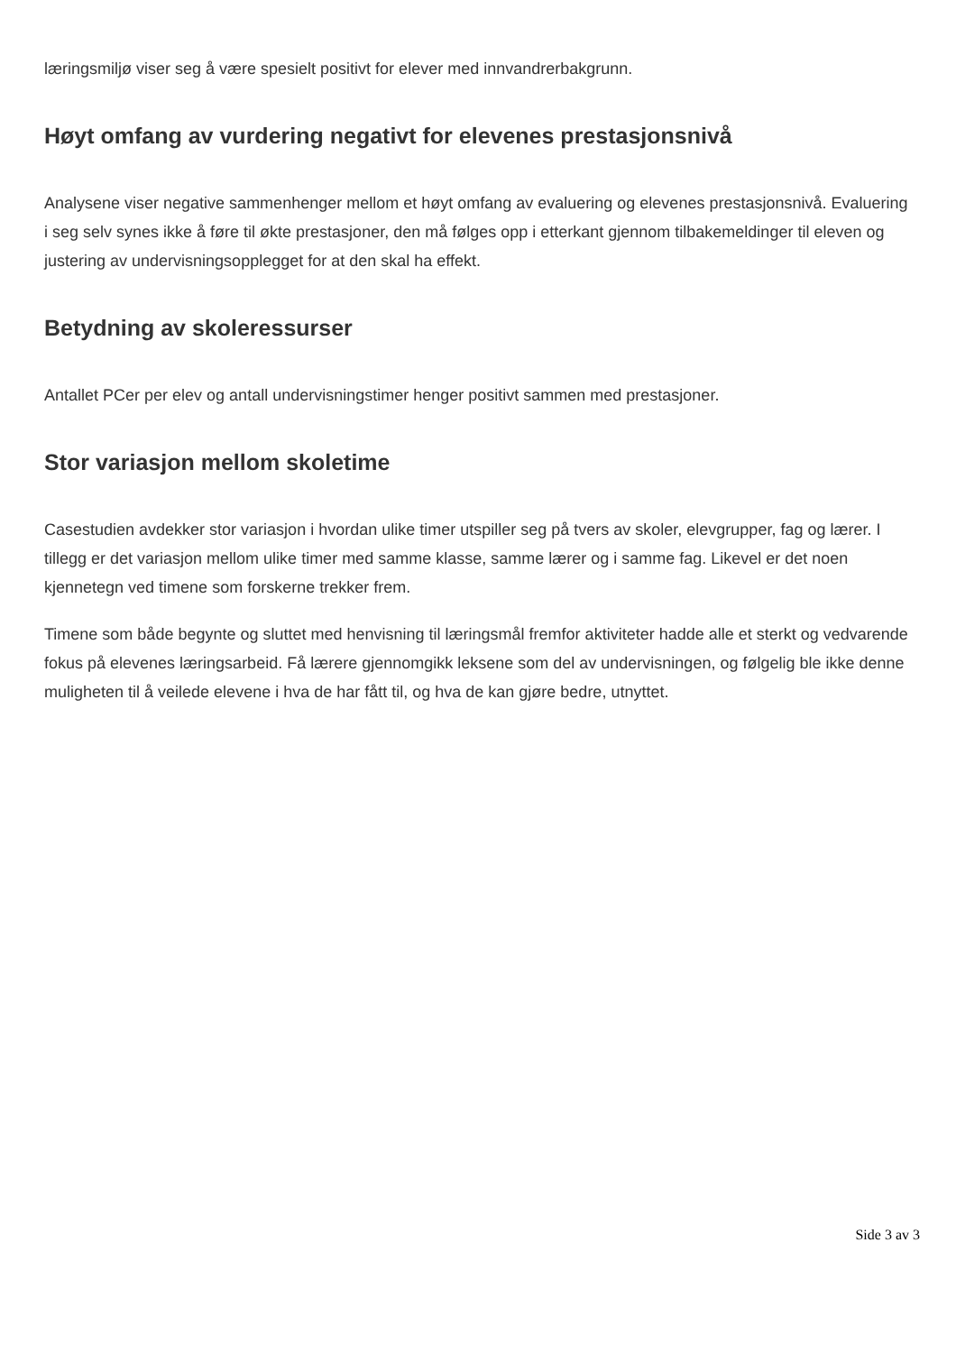læringsmiljø viser seg å være spesielt positivt for elever med innvandrerbakgrunn.
Høyt omfang av vurdering negativt for elevenes prestasjonsnivå
Analysene viser negative sammenhenger mellom et høyt omfang av evaluering og elevenes prestasjonsnivå. Evaluering i seg selv synes ikke å føre til økte prestasjoner, den må følges opp i etterkant gjennom tilbakemeldinger til eleven og justering av undervisningsopplegget for at den skal ha effekt.
Betydning av skoleressurser
Antallet PCer per elev og antall undervisningstimer henger positivt sammen med prestasjoner.
Stor variasjon mellom skoletime
Casestudien avdekker stor variasjon i hvordan ulike timer utspiller seg på tvers av skoler, elevgrupper, fag og lærer. I tillegg er det variasjon mellom ulike timer med samme klasse, samme lærer og i samme fag. Likevel er det noen kjennetegn ved timene som forskerne trekker frem.
Timene som både begynte og sluttet med henvisning til læringsmål fremfor aktiviteter hadde alle et sterkt og vedvarende fokus på elevenes læringsarbeid. Få lærere gjennomgikk leksene som del av undervisningen, og følgelig ble ikke denne muligheten til å veilede elevene i hva de har fått til, og hva de kan gjøre bedre, utnyttet.
Side 3 av 3